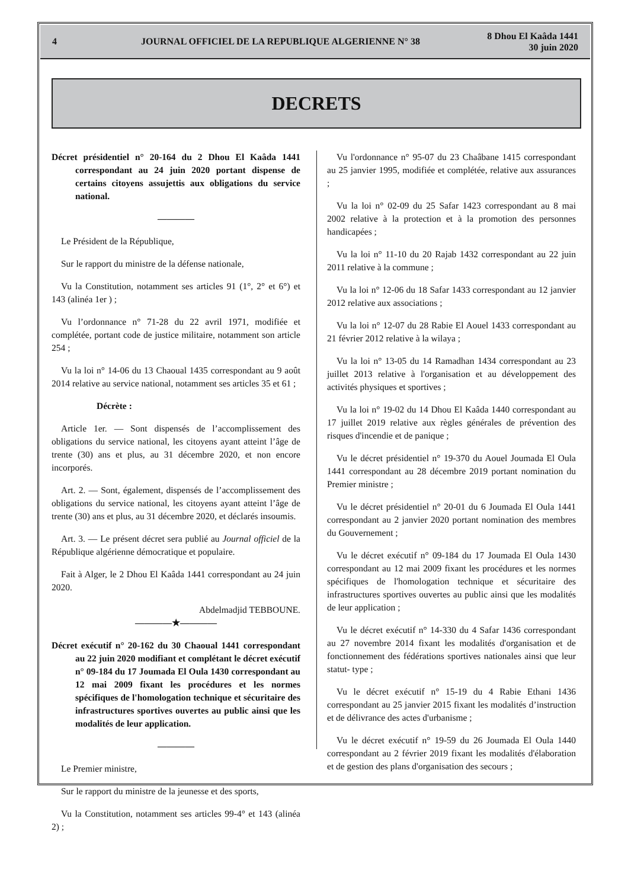4 JOURNAL OFFICIEL DE LA REPUBLIQUE ALGERIENNE N° 38 8 Dhou El Kaâda 1441
30 juin 2020
DECRETS
Décret présidentiel n° 20-164 du 2 Dhou El Kaâda 1441 correspondant au 24 juin 2020 portant dispense de certains citoyens assujettis aux obligations du service national.
————
Le Président de la République,
Sur le rapport du ministre de la défense nationale,
Vu la Constitution, notamment ses articles 91 (1°, 2° et 6°) et 143 (alinéa 1er ) ;
Vu l’ordonnance n° 71-28 du 22 avril 1971, modifiée et complétée, portant code de justice militaire, notamment son article 254 ;
Vu la loi n° 14-06 du 13 Chaoual 1435 correspondant au 9 août 2014 relative au service national, notamment ses articles 35 et 61 ;
Décrète :
Article 1er. — Sont dispensés de l’accomplissement des obligations du service national, les citoyens ayant atteint l’âge de trente (30) ans et plus, au 31 décembre 2020, et non encore incorporés.
Art. 2. — Sont, également, dispensés de l’accomplissement des obligations du service national, les citoyens ayant atteint l’âge de trente (30) ans et plus, au 31 décembre 2020, et déclarés insoumis.
Art. 3. — Le présent décret sera publié au Journal officiel de la République algérienne démocratique et populaire.
Fait à Alger, le 2 Dhou El Kaâda 1441 correspondant au 24 juin 2020.
Abdelmadjid TEBBOUNE.
————★————
Décret exécutif n° 20-162 du 30 Chaoual 1441 correspondant au 22 juin 2020 modifiant et complétant le décret exécutif n° 09-184 du 17 Joumada El Oula 1430 correspondant au 12 mai 2009 fixant les procédures et les normes spécifiques de l'homologation technique et sécuritaire des infrastructures sportives ouvertes au public ainsi que les modalités de leur application.
————
Le Premier ministre,
Sur le rapport du ministre de la jeunesse et des sports,
Vu la Constitution, notamment ses articles 99-4° et 143 (alinéa 2) ;
Vu l'ordonnance n° 95-07 du 23 Chaâbane 1415 correspondant au 25 janvier 1995, modifiée et complétée, relative aux assurances ;
Vu la loi n° 02-09 du 25 Safar 1423 correspondant au 8 mai 2002 relative à la protection et à la promotion des personnes handicapées ;
Vu la loi n° 11-10 du 20 Rajab 1432 correspondant au 22 juin 2011 relative à la commune ;
Vu la loi n° 12-06 du 18 Safar 1433 correspondant au 12 janvier 2012 relative aux associations ;
Vu la loi n° 12-07 du 28 Rabie El Aouel 1433 correspondant au 21 février 2012 relative à la wilaya ;
Vu la loi n° 13-05 du 14 Ramadhan 1434 correspondant au 23 juillet 2013 relative à l'organisation et au développement des activités physiques et sportives ;
Vu la loi n° 19-02 du 14 Dhou El Kaâda 1440 correspondant au 17 juillet 2019 relative aux règles générales de prévention des risques d'incendie et de panique ;
Vu le décret présidentiel n° 19-370 du Aouel Joumada El Oula 1441 correspondant au 28 décembre 2019 portant nomination du Premier ministre ;
Vu le décret présidentiel n° 20-01 du 6 Joumada El Oula 1441 correspondant au 2 janvier 2020 portant nomination des membres du Gouvernement ;
Vu le décret exécutif n° 09-184 du 17 Joumada El Oula 1430 correspondant au 12 mai 2009 fixant les procédures et les normes spécifiques de l'homologation technique et sécuritaire des infrastructures sportives ouvertes au public ainsi que les modalités de leur application ;
Vu le décret exécutif n° 14-330 du 4 Safar 1436 correspondant au 27 novembre 2014 fixant les modalités d'organisation et de fonctionnement des fédérations sportives nationales ainsi que leur statut- type ;
Vu le décret exécutif n° 15-19 du 4 Rabie Ethani 1436 correspondant au 25 janvier 2015 fixant les modalités d’instruction et de délivrance des actes d'urbanisme ;
Vu le décret exécutif n° 19-59 du 26 Joumada El Oula 1440 correspondant au 2 février 2019 fixant les modalités d'élaboration et de gestion des plans d'organisation des secours ;